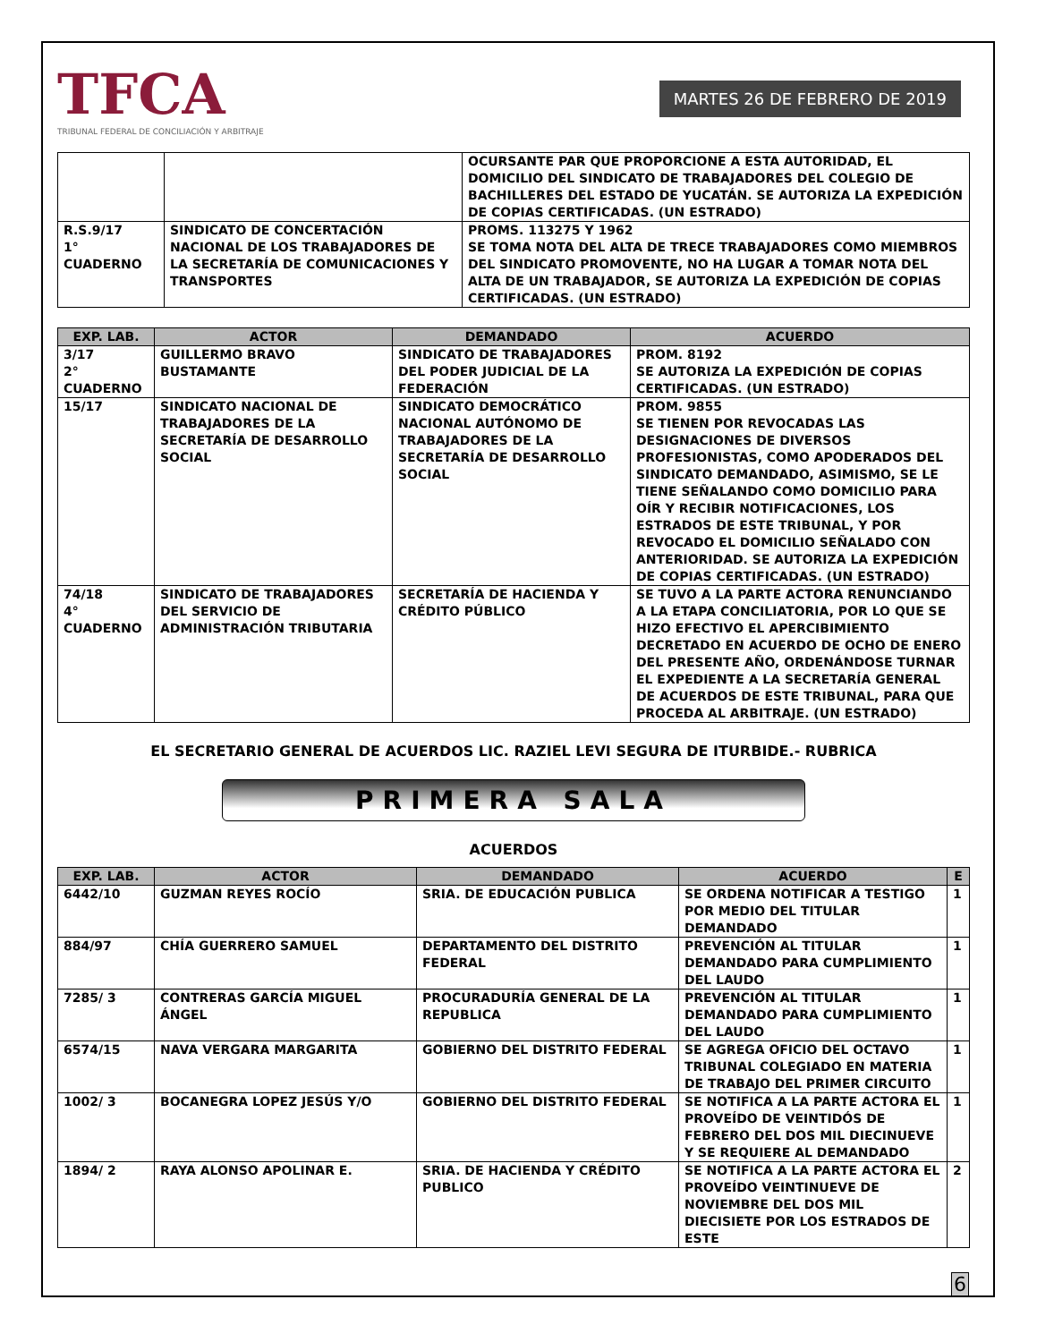TFCA
TRIBUNAL FEDERAL DE CONCILIACIÓN Y ARBITRAJE
MARTES 26 DE FEBRERO DE 2019
| | | OCURSANTE PAR QUE PROPORCIONE A ESTA AUTORIDAD, EL DOMICILIO DEL SINDICATO DE TRABAJADORES DEL COLEGIO DE BACHILLERES DEL ESTADO DE YUCATÁN. SE AUTORIZA LA EXPEDICIÓN DE COPIAS CERTIFICADAS. (UN ESTRADO) |
| R.S.9/17 1° CUADERNO | SINDICATO DE CONCERTACIÓN NACIONAL DE LOS TRABAJADORES DE LA SECRETARÍA DE COMUNICACIONES Y TRANSPORTES | PROMS. 113275 Y 1962 SE TOMA NOTA DEL ALTA DE TRECE TRABAJADORES COMO MIEMBROS DEL SINDICATO PROMOVENTE, NO HA LUGAR A TOMAR NOTA DEL ALTA DE UN TRABAJADOR, SE AUTORIZA LA EXPEDICIÓN DE COPIAS CERTIFICADAS. (UN ESTRADO) |
| EXP. LAB. | ACTOR | DEMANDADO | ACUERDO |
| --- | --- | --- | --- |
| 3/17 2° CUADERNO | GUILLERMO BRAVO BUSTAMANTE | SINDICATO DE TRABAJADORES DEL PODER JUDICIAL DE LA FEDERACIÓN | PROM. 8192 SE AUTORIZA LA EXPEDICIÓN DE COPIAS CERTIFICADAS. (UN ESTRADO) |
| 15/17 | SINDICATO NACIONAL DE TRABAJADORES DE LA SECRETARÍA DE DESARROLLO SOCIAL | SINDICATO DEMOCRÁTICO NACIONAL AUTÓNOMO DE TRABAJADORES DE LA SECRETARÍA DE DESARROLLO SOCIAL | PROM. 9855 SE TIENEN POR REVOCADAS LAS DESIGNACIONES DE DIVERSOS PROFESIONISTAS, COMO APODERADOS DEL SINDICATO DEMANDADO, ASIMISMO, SE LE TIENE SEÑALANDO COMO DOMICILIO PARA OÍR Y RECIBIR NOTIFICACIONES, LOS ESTRADOS DE ESTE TRIBUNAL, Y POR REVOCADO EL DOMICILIO SEÑALADO CON ANTERIORIDAD. SE AUTORIZA LA EXPEDICIÓN DE COPIAS CERTIFICADAS. (UN ESTRADO) |
| 74/18 4° CUADERNO | SINDICATO DE TRABAJADORES DEL SERVICIO DE ADMINISTRACIÓN TRIBUTARIA | SECRETARÍA DE HACIENDA Y CRÉDITO PÚBLICO | SE TUVO A LA PARTE ACTORA RENUNCIANDO A LA ETAPA CONCILIATORIA, POR LO QUE SE HIZO EFECTIVO EL APERCIBIMIENTO DECRETADO EN ACUERDO DE OCHO DE ENERO DEL PRESENTE AÑO, ORDENÁNDOSE TURNAR EL EXPEDIENTE A LA SECRETARÍA GENERAL DE ACUERDOS DE ESTE TRIBUNAL, PARA QUE PROCEDA AL ARBITRAJE. (UN ESTRADO) |
EL SECRETARIO GENERAL DE ACUERDOS LIC. RAZIEL LEVI SEGURA DE ITURBIDE.- RUBRICA
PRIMERA SALA
ACUERDOS
| EXP. LAB. | ACTOR | DEMANDADO | ACUERDO | E |
| --- | --- | --- | --- | --- |
| 6442/10 | GUZMAN REYES ROCÍO | SRIA. DE EDUCACIÓN PUBLICA | SE ORDENA NOTIFICAR A TESTIGO POR MEDIO DEL TITULAR DEMANDADO | 1 |
| 884/97 | CHÍA GUERRERO SAMUEL | DEPARTAMENTO DEL DISTRITO FEDERAL | PREVENCIÓN AL TITULAR DEMANDADO PARA CUMPLIMIENTO DEL LAUDO | 1 |
| 7285/ 3 | CONTRERAS GARCÍA MIGUEL ÁNGEL | PROCURADURÍA GENERAL DE LA REPUBLICA | PREVENCIÓN AL TITULAR DEMANDADO PARA CUMPLIMIENTO DEL LAUDO | 1 |
| 6574/15 | NAVA VERGARA MARGARITA | GOBIERNO DEL DISTRITO FEDERAL | SE AGREGA OFICIO DEL OCTAVO TRIBUNAL COLEGIADO EN MATERIA DE TRABAJO DEL PRIMER CIRCUITO | 1 |
| 1002/ 3 | BOCANEGRA LOPEZ JESÚS Y/O | GOBIERNO DEL DISTRITO FEDERAL | SE NOTIFICA A LA PARTE ACTORA EL PROVEÍDO DE VEINTIDÓS DE FEBRERO DEL DOS MIL DIECINUEVE Y SE REQUIERE AL DEMANDADO | 1 |
| 1894/ 2 | RAYA ALONSO APOLINAR E. | SRIA. DE HACIENDA Y CRÉDITO PUBLICO | SE NOTIFICA A LA PARTE ACTORA EL PROVEÍDO VEINTINUEVE DE NOVIEMBRE DEL DOS MIL DIECISIETE POR LOS ESTRADOS DE ESTE | 2 |
6